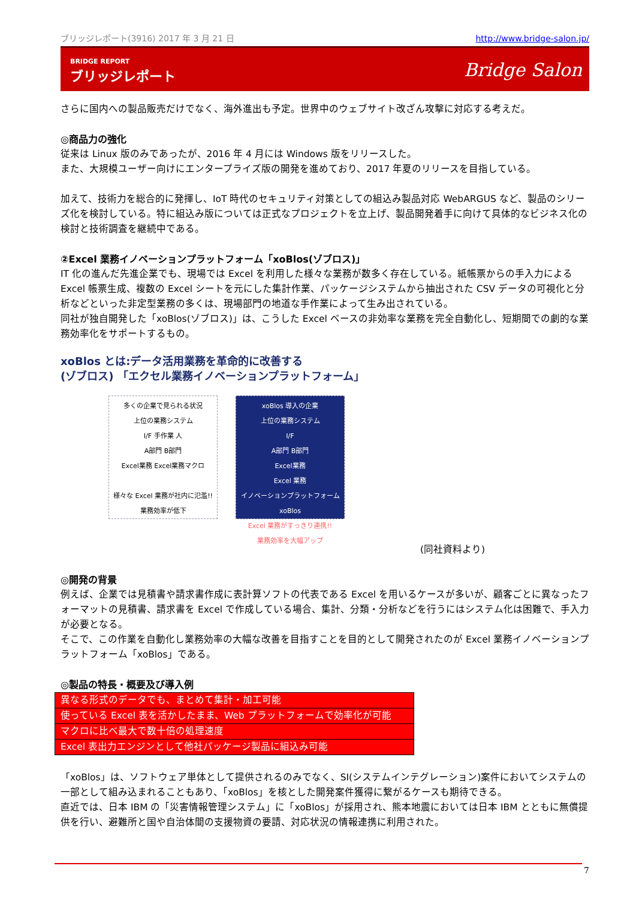ブリッジレポート(3916) 2017 年 3 月 21 日 http://www.bridge-salon.jp/
BRIDGE REPORT
ブリッジレポート
Bridge Salon
さらに国内への製品販売だけでなく、海外進出も予定。世界中のウェブサイト改ざん攻撃に対応する考えだ。
◎商品力の強化
従来は Linux 版のみであったが、2016 年 4 月には Windows 版をリリースした。
また、大規模ユーザー向けにエンタープライズ版の開発を進めており、2017 年夏のリリースを目指している。
加えて、技術力を総合的に発揮し、IoT 時代のセキュリティ対策としての組込み製品対応 WebARGUS など、製品のシリーズ化を検討している。特に組込み版については正式なプロジェクトを立上げ、製品開発着手に向けて具体的なビジネス化の検討と技術調査を継続中である。
②Excel 業務イノベーションプラットフォーム「xoBlos(ゾブロス)」
IT 化の進んだ先進企業でも、現場では Excel を利用した様々な業務が数多く存在している。紙帳票からの手入力による Excel 帳票生成、複数の Excel シートを元にした集計作業、パッケージシステムから抽出された CSV データの可視化と分析などといった非定型業務の多くは、現場部門の地道な手作業によって生み出されている。
同社が独自開発した「xoBlos(ゾブロス)」は、こうした Excel ベースの非効率な業務を完全自動化し、短期間での劇的な業務効率化をサポートするもの。
xoBlos とは:データ活用業務を革命的に改善する
(ゾブロス) 「エクセル業務イノベーションプラットフォーム」
多くの企業で見られる状況
上位の業務システム
I/F 手作業 人
A部門 B部門
Excel業務 Excel業務マクロ
様々な Excel 業務が社内に氾濫!!
業務効率が低下
xoBlos 導入の企業
上位の業務システム
I/F
A部門 B部門
Excel業務
Excel 業務
イノベーションプラットフォーム
xoBlos
Excel 業務がすっきり連携!!
業務効率を大幅アップ
(同社資料より)
◎開発の背景
例えば、企業では見積書や請求書作成に表計算ソフトの代表である Excel を用いるケースが多いが、顧客ごとに異なったフォーマットの見積書、請求書を Excel で作成している場合、集計、分類・分析などを行うにはシステム化は困難で、手入力が必要となる。
そこで、この作業を自動化し業務効率の大幅な改善を目指すことを目的として開発されたのが Excel 業務イノベーションプラットフォーム「xoBlos」である。
◎製品の特長・概要及び導入例
| 異なる形式のデータでも、まとめて集計・加工可能 |
| 使っている Excel 表を活かしたまま、Web プラットフォームで効率化が可能 |
| マクロに比べ最大で数十倍の処理速度 |
| Excel 表出力エンジンとして他社パッケージ製品に組込み可能 |
「xoBlos」は、ソフトウェア単体として提供されるのみでなく、SI(システムインテグレーション)案件においてシステムの一部として組み込まれることもあり、「xoBlos」を核とした開発案件獲得に繋がるケースも期待できる。
直近では、日本 IBM の「災害情報管理システム」に「xoBlos」が採用され、熊本地震においては日本 IBM とともに無償提供を行い、避難所と国や自治体間の支援物資の要請、対応状況の情報連携に利用された。
7